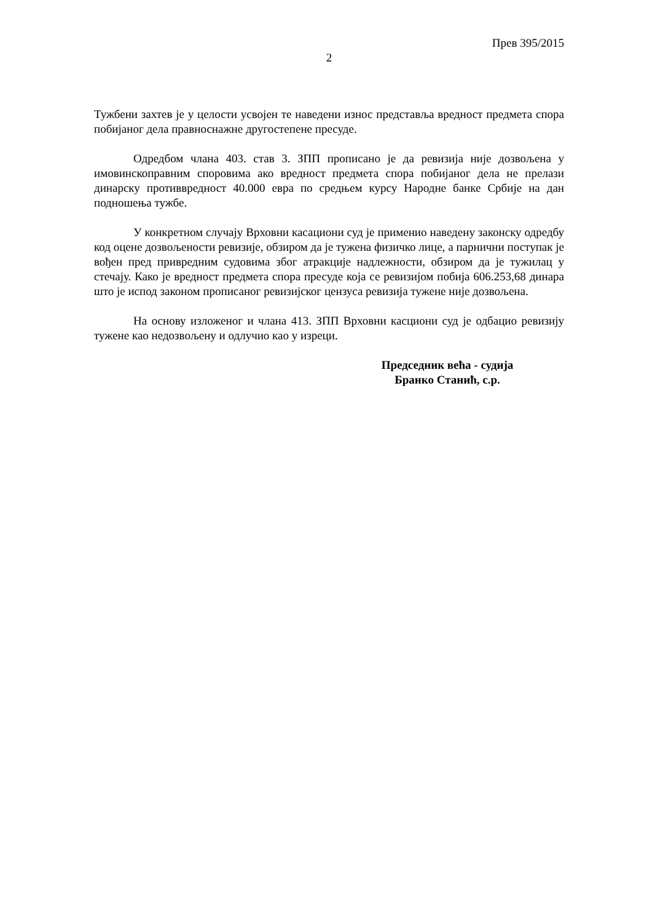Прев 395/2015
2
Тужбени захтев је у целости усвојен те наведени износ представља вредност предмета спора побијаног дела правноснажне другостепене пресуде.
Одредбом члана 403. став 3. ЗПП прописано је да ревизија није дозвољена у имовинскоправним споровима ако вредност предмета спора побијаног дела не прелази динарску противвредност 40.000 евра по средњем курсу Народне банке Србије на дан подношења тужбе.
У конкретном случају Врховни касациони суд је применио наведену законску одредбу код оцене дозвољености ревизије, обзиром да је тужена физичко лице, а парнични поступак је вођен пред привредним судовима због атракције надлежности, обзиром да је тужилац у стечају. Како је вредност предмета спора пресуде која се ревизијом побија 606.253,68 динара што је испод законом прописаног ревизијског цензуса ревизија тужене није дозвољена.
На основу изложеног и члана 413. ЗПП Врховни касциони суд је одбацио ревизију тужене као недозвољену и одлучио као у изреци.
Председник већа - судија
Бранко Станић, с.р.